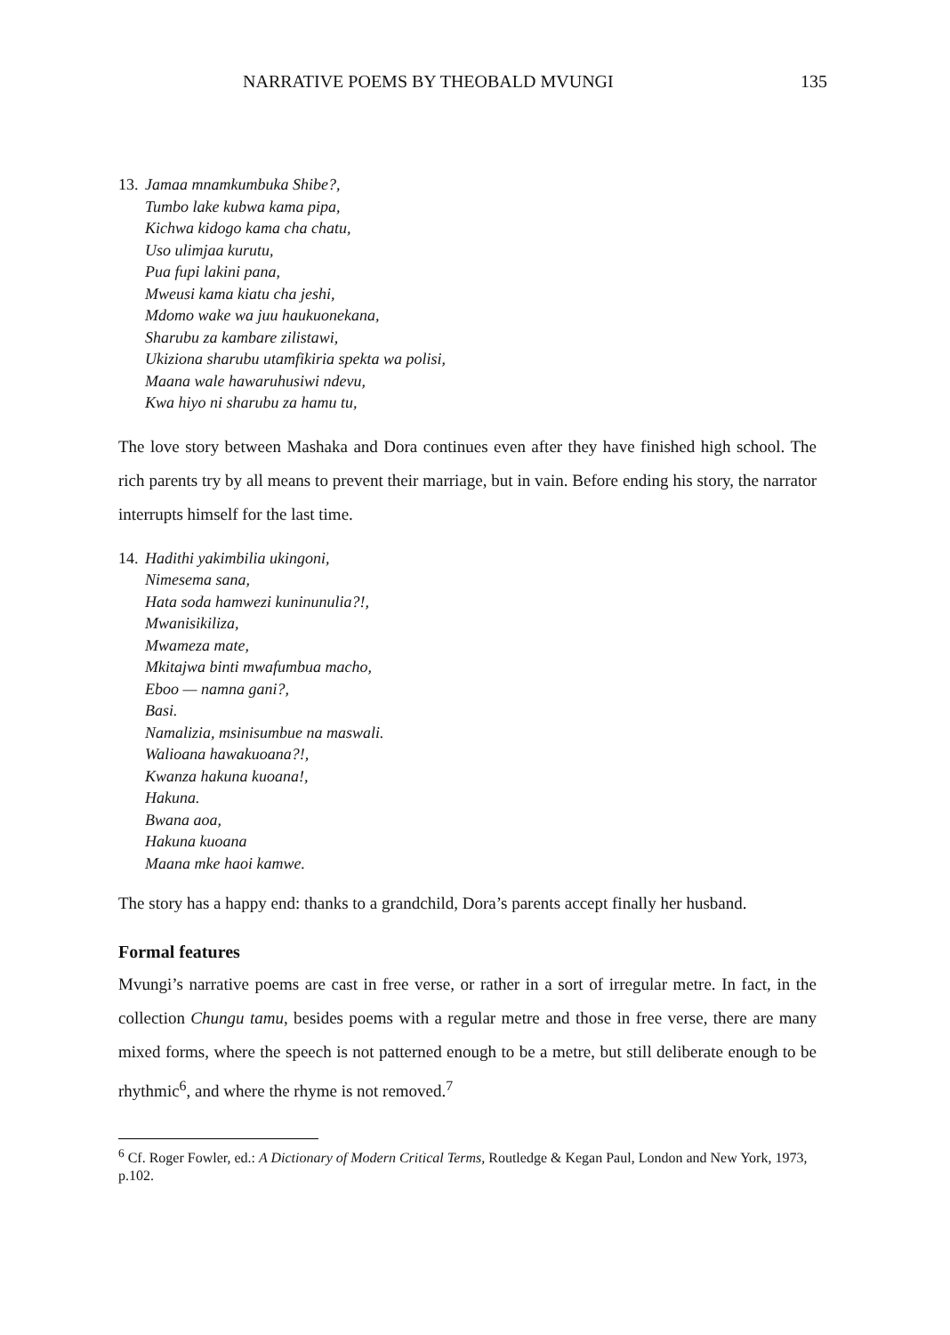NARRATIVE POEMS BY THEOBALD MVUNGI 135
13.
Jamaa mnamkumbuka Shibe?,
Tumbo lake kubwa kama pipa,
Kichwa kidogo kama cha chatu,
Uso ulimjaa kurutu,
Pua fupi lakini pana,
Mweusi kama kiatu cha jeshi,
Mdomo wake wa juu haukuonekana,
Sharubu za kambare zilistawi,
Ukiziona sharubu utamfikiria spekta wa polisi,
Maana wale hawaruhusiwi ndevu,
Kwa hiyo ni sharubu za hamu tu,
The love story between Mashaka and Dora continues even after they have finished high school. The rich parents try by all means to prevent their marriage, but in vain. Before ending his story, the narrator interrupts himself for the last time.
14.
Hadithi yakimbilia ukingoni,
Nimesema sana,
Hata soda hamwezi kuninunulia?!,
Mwanisikiliza,
Mwameza mate,
Mkitajwa binti mwafumbua macho,
Eboo — namna gani?,
Basi.
Namalizia, msinisumbue na maswali.
Walioana hawakuoana?!,
Kwanza hakuna kuoana!,
Hakuna.
Bwana aoa,
Hakuna kuoana
Maana mke haoi kamwe.
The story has a happy end: thanks to a grandchild, Dora’s parents accept finally her husband.
Formal features
Mvungi’s narrative poems are cast in free verse, or rather in a sort of irregular metre. In fact, in the collection Chungu tamu, besides poems with a regular metre and those in free verse, there are many mixed forms, where the speech is not patterned enough to be a metre, but still deliberate enough to be rhythmic<sup>6</sup>, and where the rhyme is not removed.<sup>7</sup>
<sup>6</sup> Cf. Roger Fowler, ed.: A Dictionary of Modern Critical Terms, Routledge & Kegan Paul, London and New York, 1973, p.102.